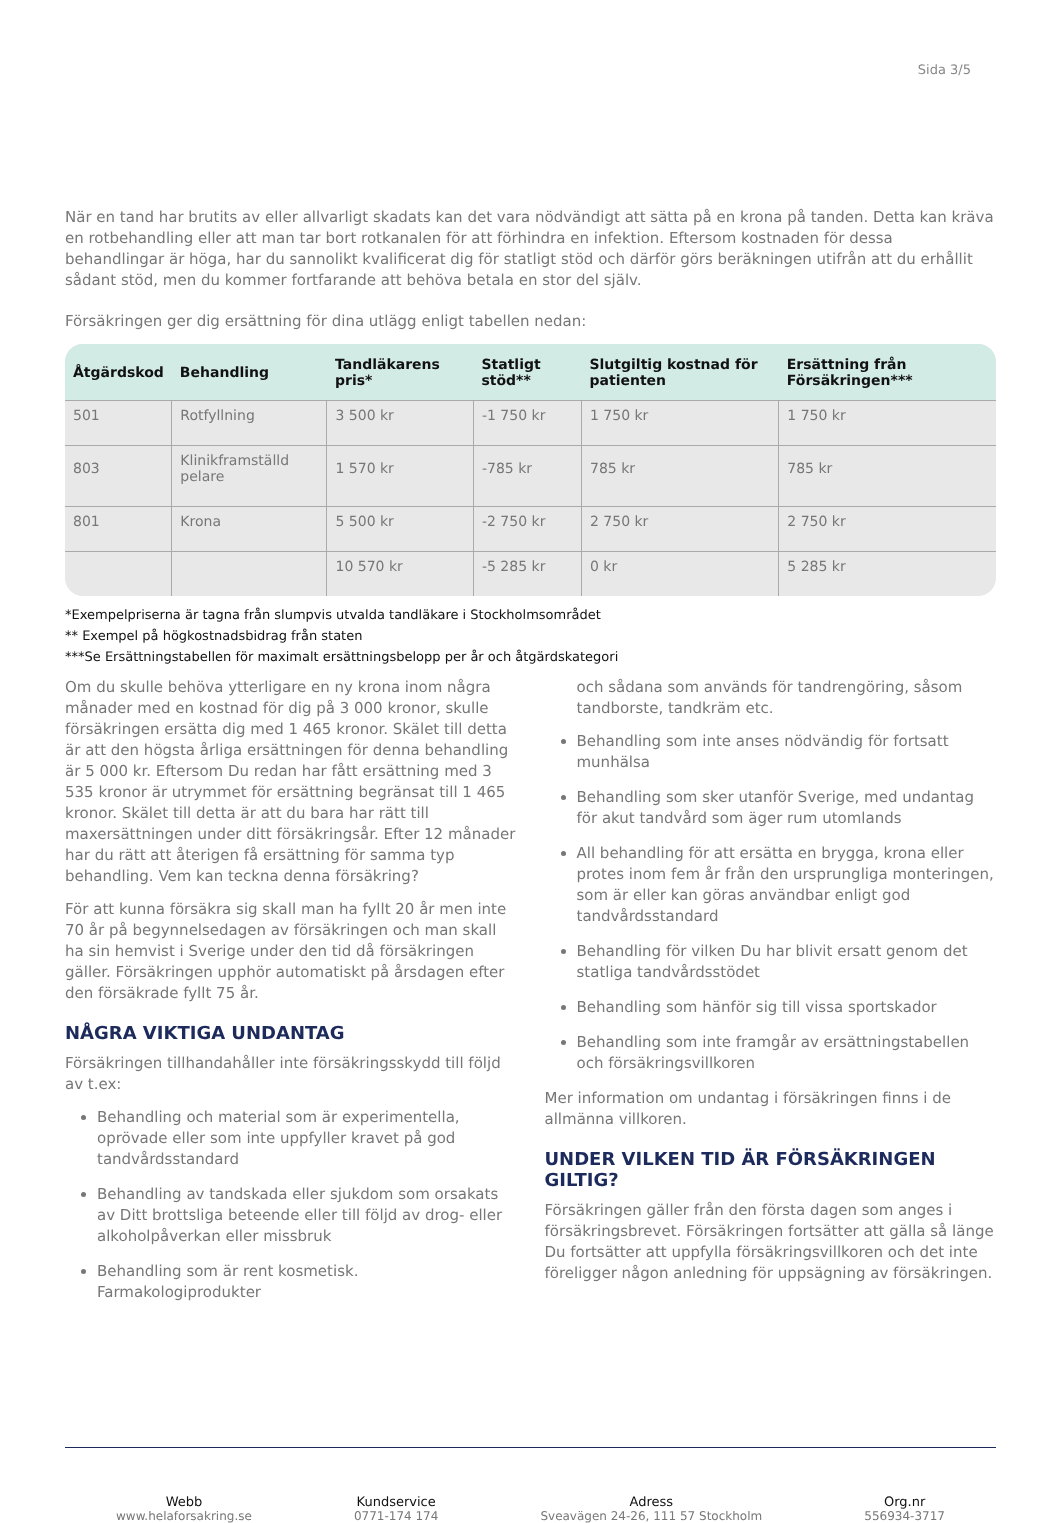Sida 3/5
När en tand har brutits av eller allvarligt skadats kan det vara nödvändigt att sätta på en krona på tanden. Detta kan kräva en rotbehandling eller att man tar bort rotkanalen för att förhindra en infektion. Eftersom kostnaden för dessa behandlingar är höga, har du sannolikt kvalificerat dig för statligt stöd och därför görs beräkningen utifrån att du erhållit sådant stöd, men du kommer fortfarande att behöva betala en stor del själv.
Försäkringen ger dig ersättning för dina utlägg enligt tabellen nedan:
| Åtgärdskod | Behandling | Tandläkarens pris* | Statligt stöd** | Slutgiltig kostnad för patienten | Ersättning från Försäkringen*** |
| --- | --- | --- | --- | --- | --- |
| 501 | Rotfyllning | 3 500 kr | -1 750 kr | 1 750 kr | 1 750 kr |
| 803 | Klinikframställd pelare | 1 570 kr | -785 kr | 785 kr | 785 kr |
| 801 | Krona | 5 500 kr | -2 750 kr | 2 750 kr | 2 750 kr |
| | | 10 570 kr | -5 285 kr | 0 kr | 5 285 kr |
*Exempelpriserna är tagna från slumpvis utvalda tandläkare i Stockholmsområdet
** Exempel på högkostnadsbidrag från staten
***Se Ersättningstabellen för maximalt ersättningsbelopp per år och åtgärdskategori
Om du skulle behöva ytterligare en ny krona inom några månader med en kostnad för dig på 3 000 kronor, skulle försäkringen ersätta dig med 1 465 kronor. Skälet till detta är att den högsta årliga ersättningen för denna behandling är 5 000 kr. Eftersom Du redan har fått ersättning med 3 535 kronor är utrymmet för ersättning begränsat till 1 465 kronor. Skälet till detta är att du bara har rätt till maxersättningen under ditt försäkringsår. Efter 12 månader har du rätt att återigen få ersättning för samma typ behandling. Vem kan teckna denna försäkring?
För att kunna försäkra sig skall man ha fyllt 20 år men inte 70 år på begynnelsedagen av försäkringen och man skall ha sin hemvist i Sverige under den tid då försäkringen gäller. Försäkringen upphör automatiskt på årsdagen efter den försäkrade fyllt 75 år.
NÅGRA VIKTIGA UNDANTAG
Försäkringen tillhandahåller inte försäkringsskydd till följd av t.ex:
Behandling och material som är experimentella, oprövade eller som inte uppfyller kravet på god tandvårdsstandard
Behandling av tandskada eller sjukdom som orsakats av Ditt brottsliga beteende eller till följd av drog- eller alkoholpåverkan eller missbruk
Behandling som är rent kosmetisk. Farmakologiprodukter
och sådana som används för tandrengöring, såsom tandborste, tandkräm etc.
Behandling som inte anses nödvändig för fortsatt munhälsa
Behandling som sker utanför Sverige, med undantag för akut tandvård som äger rum utomlands
All behandling för att ersätta en brygga, krona eller protes inom fem år från den ursprungliga monteringen, som är eller kan göras användbar enligt god tandvårdsstandard
Behandling för vilken Du har blivit ersatt genom det statliga tandvårdsstödet
Behandling som hänför sig till vissa sportskador
Behandling som inte framgår av ersättningstabellen och försäkringsvillkoren
Mer information om undantag i försäkringen finns i de allmänna villkoren.
UNDER VILKEN TID ÄR FÖRSÄKRINGEN GILTIG?
Försäkringen gäller från den första dagen som anges i försäkringsbrevet. Försäkringen fortsätter att gälla så länge Du fortsätter att uppfylla försäkringsvillkoren och det inte föreligger någon anledning för uppsägning av försäkringen.
Webb
www.helaforsakring.se
Kundservice
0771-174 174
Adress
Sveavägen 24-26, 111 57 Stockholm
Org.nr
556934-3717